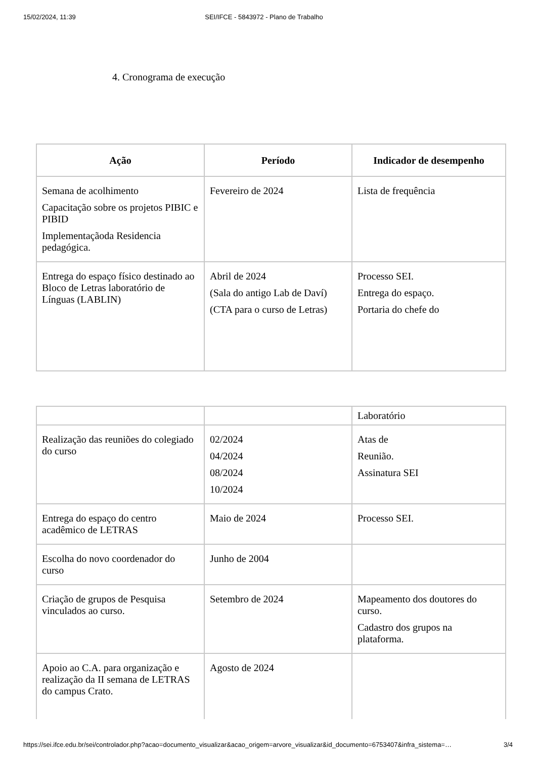15/02/2024, 11:39 SEI/IFCE - 5843972 - Plano de Trabalho
4. Cronograma de execução
| Ação | Período | Indicador de desempenho |
| --- | --- | --- |
| Semana de acolhimento Capacitação sobre os projetos PIBIC e PIBID Implementaçãoda Residencia pedagógica. | Fevereiro de 2024 | Lista de frequência |
| Entrega do espaço físico destinado ao Bloco de Letras laboratório de Línguas (LABLIN) | Abril de 2024 (Sala do antigo Lab de Daví) (CTA para o curso de Letras) | Processo SEI. Entrega do espaço. Portaria do chefe do |
| | | Laboratório |
| Realização das reuniões do colegiado do curso | 02/2024 04/2024 08/2024 10/2024 | Atas de Reunião. Assinatura SEI |
| Entrega do espaço do centro acadêmico de LETRAS | Maio de 2024 | Processo SEI. |
| Escolha do novo coordenador do curso | Junho de 2004 | |
| Criação de grupos de Pesquisa vinculados ao curso. | Setembro de 2024 | Mapeamento dos doutores do curso. Cadastro dos grupos na plataforma. |
| Apoio ao C.A. para organização e realização da II semana de LETRAS do campus Crato. | Agosto de 2024 | |
https://sei.ifce.edu.br/sei/controlador.php?acao=documento_visualizar&acao_origem=arvore_visualizar&id_documento=6753407&infra_sistema=… 3/4